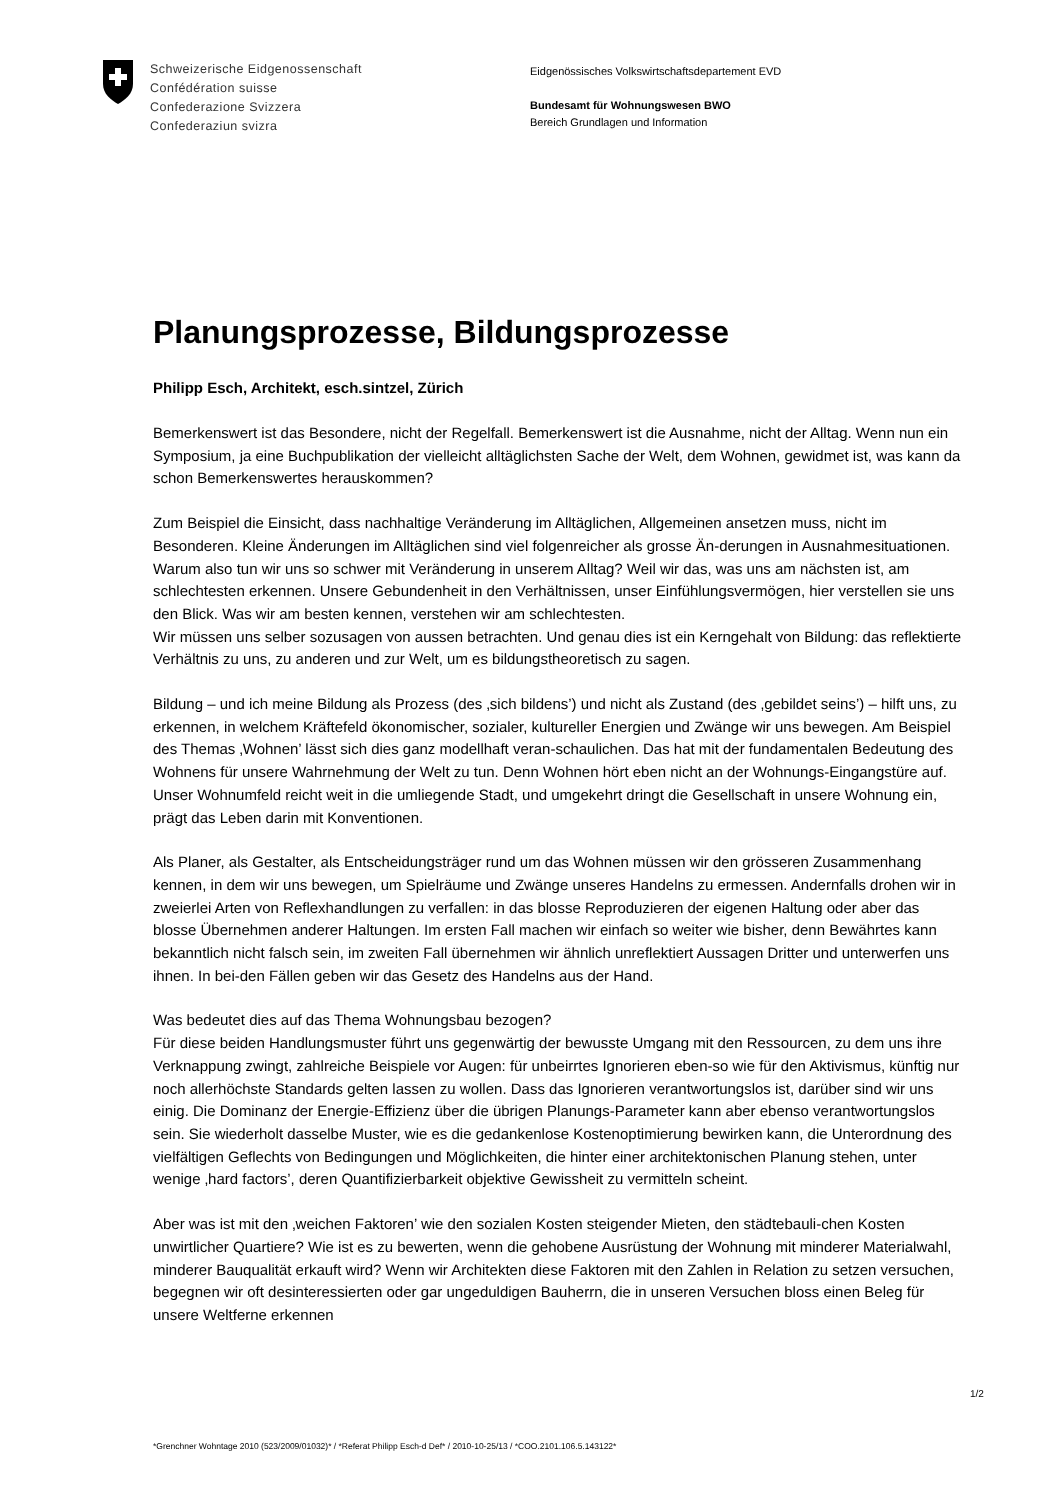Schweizerische Eidgenossenschaft
Confédération suisse
Confederazione Svizzera
Confederaziun svizra
Eidgenössisches Volkswirtschaftsdepartement EVD
Bundesamt für Wohnungswesen BWO
Bereich Grundlagen und Information
Planungsprozesse, Bildungsprozesse
Philipp Esch, Architekt, esch.sintzel, Zürich
Bemerkenswert ist das Besondere, nicht der Regelfall. Bemerkenswert ist die Ausnahme, nicht der Alltag. Wenn nun ein Symposium, ja eine Buchpublikation der vielleicht alltäglichsten Sache der Welt, dem Wohnen, gewidmet ist, was kann da schon Bemerkenswertes herauskommen?
Zum Beispiel die Einsicht, dass nachhaltige Veränderung im Alltäglichen, Allgemeinen ansetzen muss, nicht im Besonderen. Kleine Änderungen im Alltäglichen sind viel folgenreicher als grosse Än-derungen in Ausnahmesituationen. Warum also tun wir uns so schwer mit Veränderung in unserem Alltag? Weil wir das, was uns am nächsten ist, am schlechtesten erkennen. Unsere Gebundenheit in den Verhältnissen, unser Einfühlungsvermögen, hier verstellen sie uns den Blick. Was wir am besten kennen, verstehen wir am schlechtesten.
Wir müssen uns selber sozusagen von aussen betrachten. Und genau dies ist ein Kerngehalt von Bildung: das reflektierte Verhältnis zu uns, zu anderen und zur Welt, um es bildungstheoretisch zu sagen.
Bildung – und ich meine Bildung als Prozess (des ‚sich bildens’) und nicht als Zustand (des ‚gebildet seins’) – hilft uns, zu erkennen, in welchem Kräftefeld ökonomischer, sozialer, kultureller Energien und Zwänge wir uns bewegen. Am Beispiel des Themas ‚Wohnen’ lässt sich dies ganz modellhaft veran-schaulichen. Das hat mit der fundamentalen Bedeutung des Wohnens für unsere Wahrnehmung der Welt zu tun. Denn Wohnen hört eben nicht an der Wohnungs-Eingangstüre auf. Unser Wohnumfeld reicht weit in die umliegende Stadt, und umgekehrt dringt die Gesellschaft in unsere Wohnung ein, prägt das Leben darin mit Konventionen.
Als Planer, als Gestalter, als Entscheidungsträger rund um das Wohnen müssen wir den grösseren Zusammenhang kennen, in dem wir uns bewegen, um Spielräume und Zwänge unseres Handelns zu ermessen. Andernfalls drohen wir in zweierlei Arten von Reflexhandlungen zu verfallen: in das blosse Reproduzieren der eigenen Haltung oder aber das blosse Übernehmen anderer Haltungen. Im ersten Fall machen wir einfach so weiter wie bisher, denn Bewährtes kann bekanntlich nicht falsch sein, im zweiten Fall übernehmen wir ähnlich unreflektiert Aussagen Dritter und unterwerfen uns ihnen. In bei-den Fällen geben wir das Gesetz des Handelns aus der Hand.
Was bedeutet dies auf das Thema Wohnungsbau bezogen?
Für diese beiden Handlungsmuster führt uns gegenwärtig der bewusste Umgang mit den Ressourcen, zu dem uns ihre Verknappung zwingt, zahlreiche Beispiele vor Augen: für unbeirrtes Ignorieren eben-so wie für den Aktivismus, künftig nur noch allerhöchste Standards gelten lassen zu wollen. Dass das Ignorieren verantwortungslos ist, darüber sind wir uns einig. Die Dominanz der Energie-Effizienz über die übrigen Planungs-Parameter kann aber ebenso verantwortungslos sein. Sie wiederholt dasselbe Muster, wie es die gedankenlose Kostenoptimierung bewirken kann, die Unterordnung des vielfältigen Geflechts von Bedingungen und Möglichkeiten, die hinter einer architektonischen Planung stehen, unter wenige ‚hard factors’, deren Quantifizierbarkeit objektive Gewissheit zu vermitteln scheint.
Aber was ist mit den ‚weichen Faktoren’ wie den sozialen Kosten steigender Mieten, den städtebauli-chen Kosten unwirtlicher Quartiere? Wie ist es zu bewerten, wenn die gehobene Ausrüstung der Wohnung mit minderer Materialwahl, minderer Bauqualität erkauft wird? Wenn wir Architekten diese Faktoren mit den Zahlen in Relation zu setzen versuchen, begegnen wir oft desinteressierten oder gar ungeduldigen Bauherrn, die in unseren Versuchen bloss einen Beleg für unsere Weltferne erkennen
1/2
*Grenchner Wohntage 2010 (523/2009/01032)* / *Referat Philipp Esch-d Def* / 2010-10-25/13 / *COO.2101.106.5.143122*